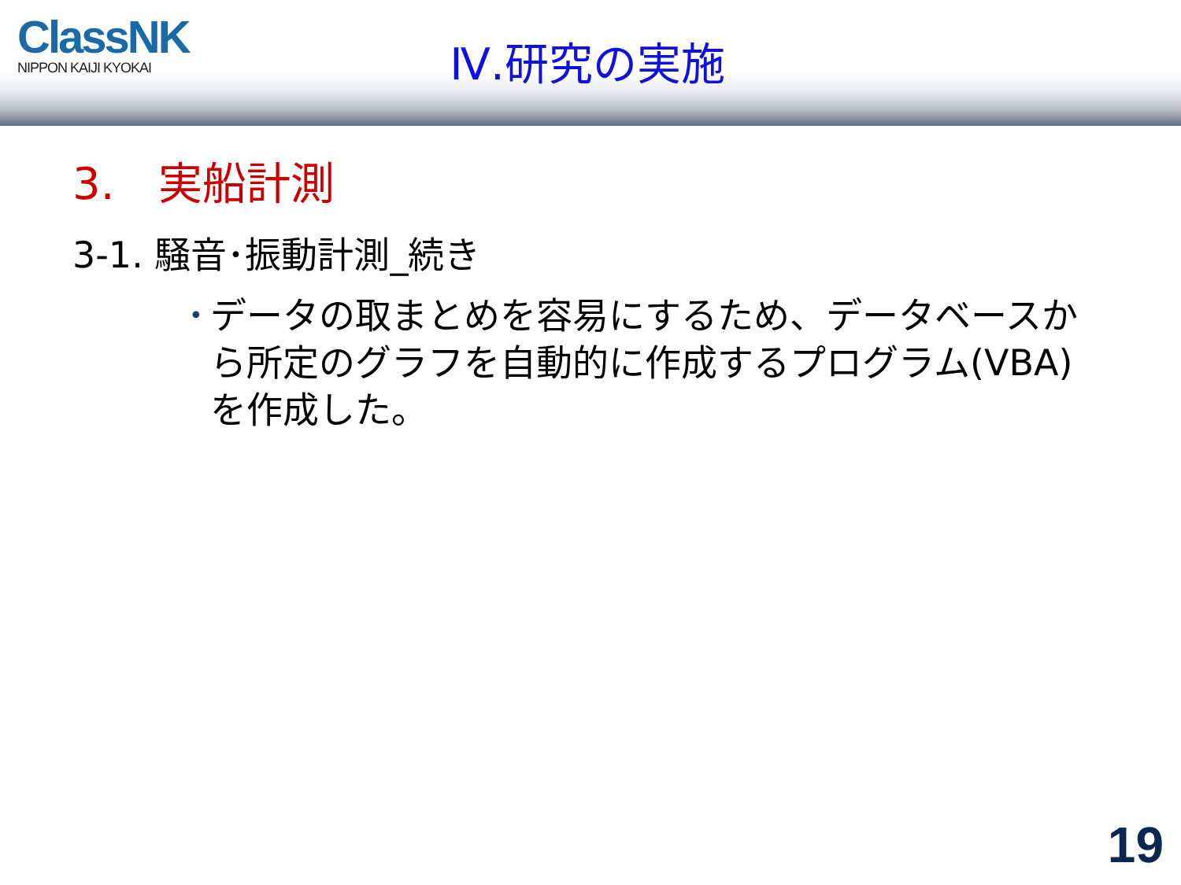ClassNK
NIPPON KAIJI KYOKAI
Ⅳ.研究の実施
3.　実船計測
3-1. 騒音･振動計測_続き
• データの取まとめを容易にするため、データベースから所定のグラフを自動的に作成するプログラム(VBA)を作成した。
19